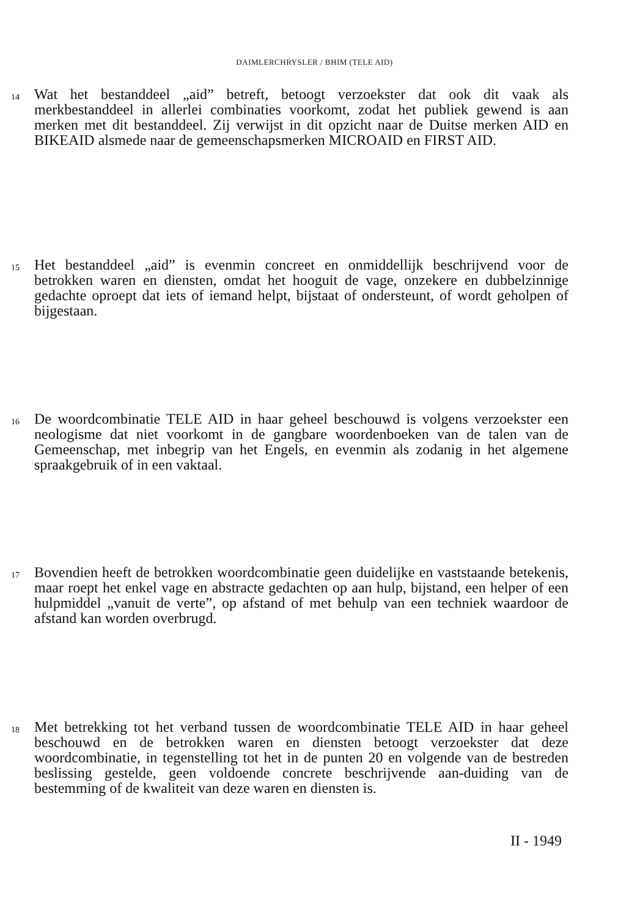DAIMLERCHRYSLER / BHIM (TELE AID)
14
Wat het bestanddeel „aid” betreft, betoogt verzoekster dat ook dit vaak als merkbestanddeel in allerlei combinaties voorkomt, zodat het publiek gewend is aan merken met dit bestanddeel. Zij verwijst in dit opzicht naar de Duitse merken AID en BIKEAID alsmede naar de gemeenschapsmerken MICROAID en FIRST AID.
15
Het bestanddeel „aid” is evenmin concreet en onmiddellijk beschrijvend voor de betrokken waren en diensten, omdat het hooguit de vage, onzekere en dubbelzinnige gedachte oproept dat iets of iemand helpt, bijstaat of ondersteunt, of wordt geholpen of bijgestaan.
16
De woordcombinatie TELE AID in haar geheel beschouwd is volgens verzoekster een neologisme dat niet voorkomt in de gangbare woordenboeken van de talen van de Gemeenschap, met inbegrip van het Engels, en evenmin als zodanig in het algemene spraakgebruik of in een vaktaal.
17
Bovendien heeft de betrokken woordcombinatie geen duidelijke en vaststaande betekenis, maar roept het enkel vage en abstracte gedachten op aan hulp, bijstand, een helper of een hulpmiddel „vanuit de verte”, op afstand of met behulp van een techniek waardoor de afstand kan worden overbrugd.
18
Met betrekking tot het verband tussen de woordcombinatie TELE AID in haar geheel beschouwd en de betrokken waren en diensten betoogt verzoekster dat deze woordcombinatie, in tegenstelling tot het in de punten 20 en volgende van de bestreden beslissing gestelde, geen voldoende concrete beschrijvende aan-duiding van de bestemming of de kwaliteit van deze waren en diensten is.
II - 1949